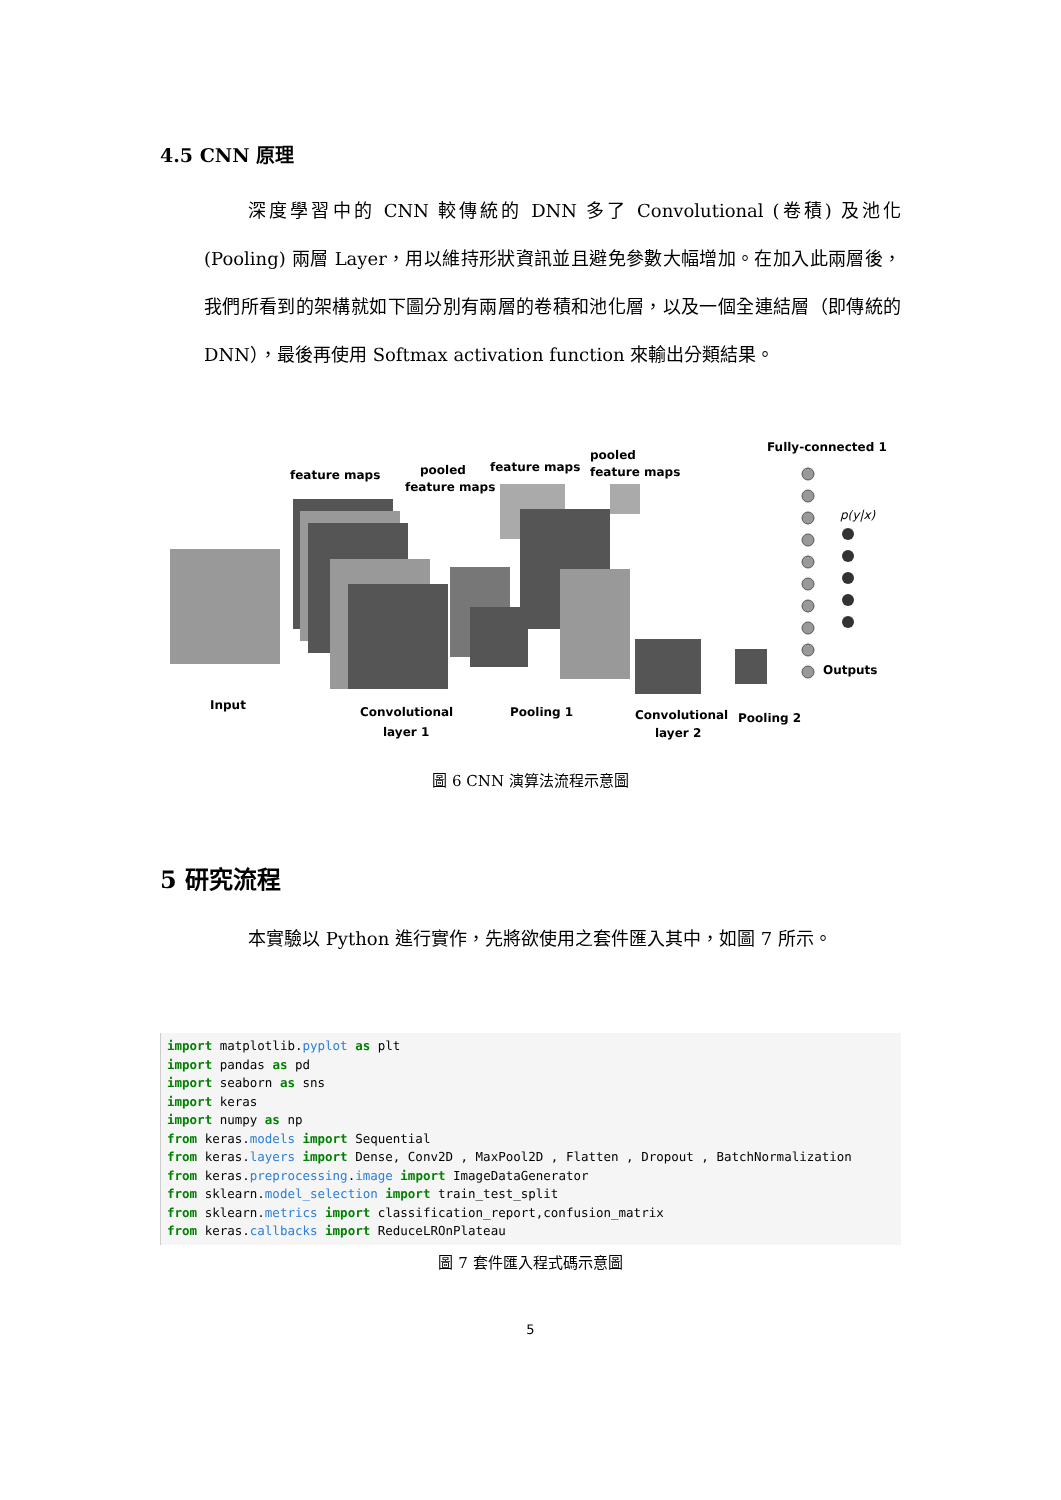4.5 CNN 原理
深度學習中的 CNN 較傳統的 DNN 多了 Convolutional (卷積) 及池化 (Pooling) 兩層 Layer，用以維持形狀資訊並且避免參數大幅增加。在加入此兩層後，我們所看到的架構就如下圖分別有兩層的卷積和池化層，以及一個全連結層（即傳統的 DNN），最後再使用 Softmax activation function 來輸出分類結果。
feature maps
pooled
feature maps
feature maps
pooled
feature maps
Fully-connected 1
p(y|x)
Outputs
Input
Convolutional
layer 1
Pooling 1
Convolutional
layer 2
Pooling 2
圖 6 CNN 演算法流程示意圖
5 研究流程
本實驗以 Python 進行實作，先將欲使用之套件匯入其中，如圖 7 所示。
import matplotlib.pyplot as plt
import pandas as pd
import seaborn as sns
import keras
import numpy as np
from keras.models import Sequential
from keras.layers import Dense, Conv2D , MaxPool2D , Flatten , Dropout , BatchNormalization
from keras.preprocessing.image import ImageDataGenerator
from sklearn.model_selection import train_test_split
from sklearn.metrics import classification_report,confusion_matrix
from keras.callbacks import ReduceLROnPlateau
圖 7 套件匯入程式碼示意圖
5